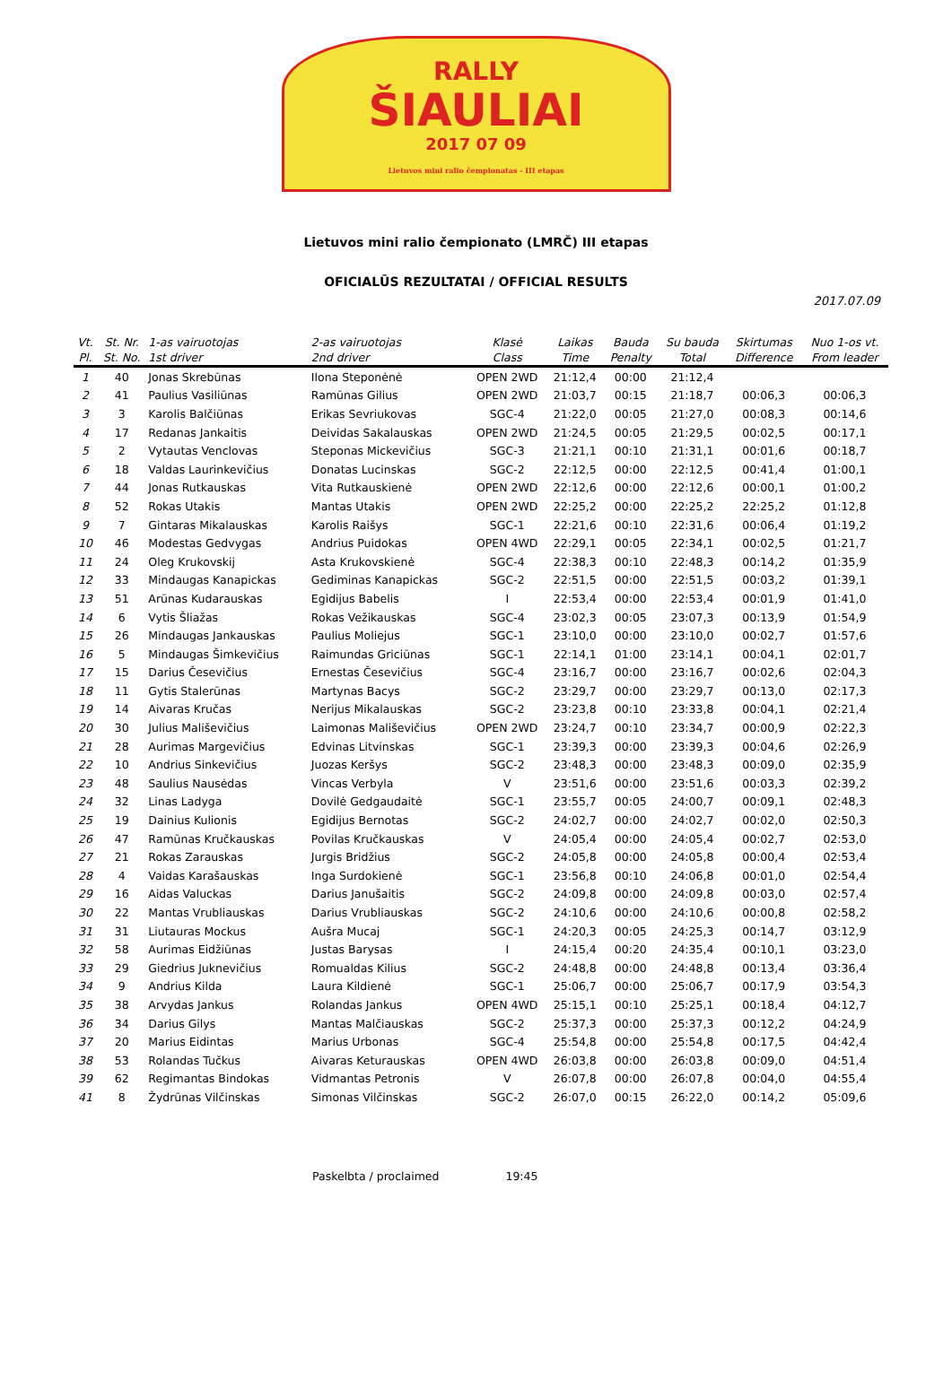RALLY
ŠIAULIAI
2017 07 09
Lietuvos mini ralio čempionatas - III etapas
Lietuvos mini ralio čempionato (LMRČ) III etapas
OFICIALŪS REZULTATAI / OFFICIAL RESULTS
2017.07.09
| Vt. | St. Nr. | 1-as vairuotojas | 2-as vairuotojas | Klasė | Laikas | Bauda | Su bauda | Skirtumas | Nuo 1-os vt. |
| --- | --- | --- | --- | --- | --- | --- | --- | --- | --- |
| Pl. | St. No. | 1st driver | 2nd driver | Class | Time | Penalty | Total | Difference | From leader |
| 1 | 40 | Jonas Skrebūnas | Ilona Steponėnė | OPEN 2WD | 21:12,4 | 00:00 | 21:12,4 | | |
| 2 | 41 | Paulius Vasiliūnas | Ramūnas Gilius | OPEN 2WD | 21:03,7 | 00:15 | 21:18,7 | 00:06,3 | 00:06,3 |
| 3 | 3 | Karolis Balčiūnas | Erikas Sevriukovas | SGC-4 | 21:22,0 | 00:05 | 21:27,0 | 00:08,3 | 00:14,6 |
| 4 | 17 | Redanas Jankaitis | Deividas Sakalauskas | OPEN 2WD | 21:24,5 | 00:05 | 21:29,5 | 00:02,5 | 00:17,1 |
| 5 | 2 | Vytautas Venclovas | Steponas Mickevičius | SGC-3 | 21:21,1 | 00:10 | 21:31,1 | 00:01,6 | 00:18,7 |
| 6 | 18 | Valdas Laurinkevičius | Donatas Lucinskas | SGC-2 | 22:12,5 | 00:00 | 22:12,5 | 00:41,4 | 01:00,1 |
| 7 | 44 | Jonas Rutkauskas | Vita Rutkauskienė | OPEN 2WD | 22:12,6 | 00:00 | 22:12,6 | 00:00,1 | 01:00,2 |
| 8 | 52 | Rokas Utakis | Mantas Utakis | OPEN 2WD | 22:25,2 | 00:00 | 22:25,2 | 22:25,2 | 01:12,8 |
| 9 | 7 | Gintaras Mikalauskas | Karolis Raišys | SGC-1 | 22:21,6 | 00:10 | 22:31,6 | 00:06,4 | 01:19,2 |
| 10 | 46 | Modestas Gedvygas | Andrius Puidokas | OPEN 4WD | 22:29,1 | 00:05 | 22:34,1 | 00:02,5 | 01:21,7 |
| 11 | 24 | Oleg Krukovskij | Asta Krukovskienė | SGC-4 | 22:38,3 | 00:10 | 22:48,3 | 00:14,2 | 01:35,9 |
| 12 | 33 | Mindaugas Kanapickas | Gediminas Kanapickas | SGC-2 | 22:51,5 | 00:00 | 22:51,5 | 00:03,2 | 01:39,1 |
| 13 | 51 | Arūnas Kudarauskas | Egidijus Babelis | I | 22:53,4 | 00:00 | 22:53,4 | 00:01,9 | 01:41,0 |
| 14 | 6 | Vytis Šliažas | Rokas Vežikauskas | SGC-4 | 23:02,3 | 00:05 | 23:07,3 | 00:13,9 | 01:54,9 |
| 15 | 26 | Mindaugas Jankauskas | Paulius Moliejus | SGC-1 | 23:10,0 | 00:00 | 23:10,0 | 00:02,7 | 01:57,6 |
| 16 | 5 | Mindaugas Šimkevičius | Raimundas Griciūnas | SGC-1 | 22:14,1 | 01:00 | 23:14,1 | 00:04,1 | 02:01,7 |
| 17 | 15 | Darius Česevičius | Ernestas Česevičius | SGC-4 | 23:16,7 | 00:00 | 23:16,7 | 00:02,6 | 02:04,3 |
| 18 | 11 | Gytis Stalerūnas | Martynas Bacys | SGC-2 | 23:29,7 | 00:00 | 23:29,7 | 00:13,0 | 02:17,3 |
| 19 | 14 | Aivaras Kručas | Nerijus Mikalauskas | SGC-2 | 23:23,8 | 00:10 | 23:33,8 | 00:04,1 | 02:21,4 |
| 20 | 30 | Julius Mališevičius | Laimonas Mališevičius | OPEN 2WD | 23:24,7 | 00:10 | 23:34,7 | 00:00,9 | 02:22,3 |
| 21 | 28 | Aurimas Margevičius | Edvinas Litvinskas | SGC-1 | 23:39,3 | 00:00 | 23:39,3 | 00:04,6 | 02:26,9 |
| 22 | 10 | Andrius Sinkevičius | Juozas Keršys | SGC-2 | 23:48,3 | 00:00 | 23:48,3 | 00:09,0 | 02:35,9 |
| 23 | 48 | Saulius Nausėdas | Vincas Verbyla | V | 23:51,6 | 00:00 | 23:51,6 | 00:03,3 | 02:39,2 |
| 24 | 32 | Linas Ladyga | Dovilė Gedgaudaitė | SGC-1 | 23:55,7 | 00:05 | 24:00,7 | 00:09,1 | 02:48,3 |
| 25 | 19 | Dainius Kulionis | Egidijus Bernotas | SGC-2 | 24:02,7 | 00:00 | 24:02,7 | 00:02,0 | 02:50,3 |
| 26 | 47 | Ramūnas Kručkauskas | Povilas Kručkauskas | V | 24:05,4 | 00:00 | 24:05,4 | 00:02,7 | 02:53,0 |
| 27 | 21 | Rokas Zarauskas | Jurgis Bridžius | SGC-2 | 24:05,8 | 00:00 | 24:05,8 | 00:00,4 | 02:53,4 |
| 28 | 4 | Vaidas Karašauskas | Inga Surdokienė | SGC-1 | 23:56,8 | 00:10 | 24:06,8 | 00:01,0 | 02:54,4 |
| 29 | 16 | Aidas Valuckas | Darius Janušaitis | SGC-2 | 24:09,8 | 00:00 | 24:09,8 | 00:03,0 | 02:57,4 |
| 30 | 22 | Mantas Vrubliauskas | Darius Vrubliauskas | SGC-2 | 24:10,6 | 00:00 | 24:10,6 | 00:00,8 | 02:58,2 |
| 31 | 31 | Liutauras Mockus | Aušra Mucaj | SGC-1 | 24:20,3 | 00:05 | 24:25,3 | 00:14,7 | 03:12,9 |
| 32 | 58 | Aurimas Eidžiūnas | Justas Barysas | I | 24:15,4 | 00:20 | 24:35,4 | 00:10,1 | 03:23,0 |
| 33 | 29 | Giedrius Juknevičius | Romualdas Kilius | SGC-2 | 24:48,8 | 00:00 | 24:48,8 | 00:13,4 | 03:36,4 |
| 34 | 9 | Andrius Kilda | Laura Kildienė | SGC-1 | 25:06,7 | 00:00 | 25:06,7 | 00:17,9 | 03:54,3 |
| 35 | 38 | Arvydas Jankus | Rolandas Jankus | OPEN 4WD | 25:15,1 | 00:10 | 25:25,1 | 00:18,4 | 04:12,7 |
| 36 | 34 | Darius Gilys | Mantas Malčiauskas | SGC-2 | 25:37,3 | 00:00 | 25:37,3 | 00:12,2 | 04:24,9 |
| 37 | 20 | Marius Eidintas | Marius Urbonas | SGC-4 | 25:54,8 | 00:00 | 25:54,8 | 00:17,5 | 04:42,4 |
| 38 | 53 | Rolandas Tučkus | Aivaras Keturauskas | OPEN 4WD | 26:03,8 | 00:00 | 26:03,8 | 00:09,0 | 04:51,4 |
| 39 | 62 | Regimantas Bindokas | Vidmantas Petronis | V | 26:07,8 | 00:00 | 26:07,8 | 00:04,0 | 04:55,4 |
| 41 | 8 | Žydrūnas Vilčinskas | Simonas Vilčinskas | SGC-2 | 26:07,0 | 00:15 | 26:22,0 | 00:14,2 | 05:09,6 |
Paskelbta / proclaimed 19:45